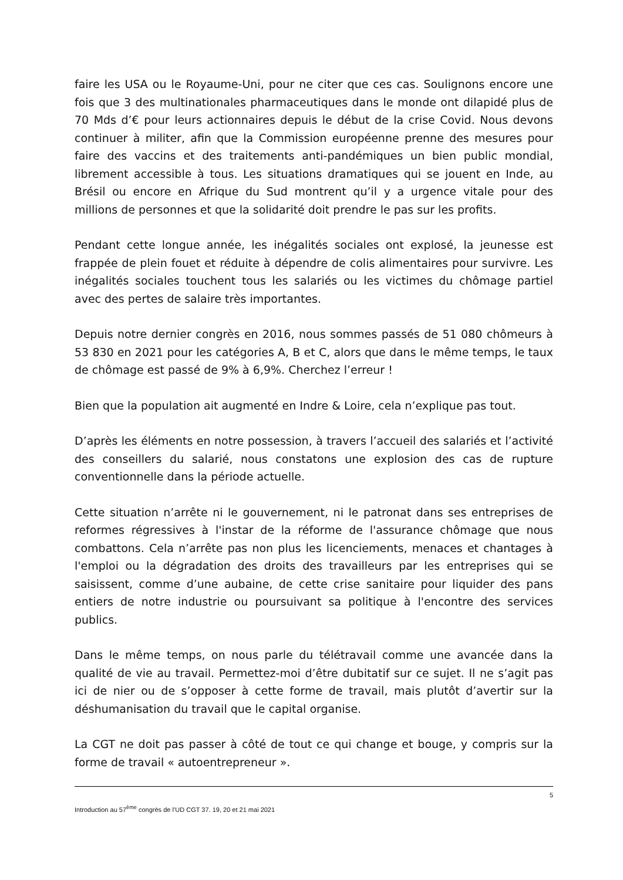faire les USA ou le Royaume-Uni, pour ne citer que ces cas. Soulignons encore une fois que 3 des multinationales pharmaceutiques dans le monde ont dilapidé plus de 70 Mds d’€ pour leurs actionnaires depuis le début de la crise Covid. Nous devons continuer à militer, afin que la Commission européenne prenne des mesures pour faire des vaccins et des traitements anti-pandémiques un bien public mondial, librement accessible à tous. Les situations dramatiques qui se jouent en Inde, au Brésil ou encore en Afrique du Sud montrent qu’il y a urgence vitale pour des millions de personnes et que la solidarité doit prendre le pas sur les profits.
Pendant cette longue année, les inégalités sociales ont explosé, la jeunesse est frappée de plein fouet et réduite à dépendre de colis alimentaires pour survivre. Les inégalités sociales touchent tous les salariés ou les victimes du chômage partiel avec des pertes de salaire très importantes.
Depuis notre dernier congrès en 2016, nous sommes passés de 51 080 chômeurs à 53 830 en 2021 pour les catégories A, B et C, alors que dans le même temps, le taux de chômage est passé de 9% à 6,9%. Cherchez l’erreur !
Bien que la population ait augmenté en Indre & Loire, cela n’explique pas tout.
D’après les éléments en notre possession, à travers l’accueil des salariés et l’activité des conseillers du salarié, nous constatons une explosion des cas de rupture conventionnelle dans la période actuelle.
Cette situation n’arrête ni le gouvernement, ni le patronat dans ses entreprises de reformes régressives à l'instar de la réforme de l'assurance chômage que nous combattons. Cela n’arrête pas non plus les licenciements, menaces et chantages à l'emploi ou la dégradation des droits des travailleurs par les entreprises qui se saisissent, comme d’une aubaine, de cette crise sanitaire pour liquider des pans entiers de notre industrie ou poursuivant sa politique à l'encontre des services publics.
Dans le même temps, on nous parle du télétravail comme une avancée dans la qualité de vie au travail. Permettez-moi d’être dubitatif sur ce sujet. Il ne s’agit pas ici de nier ou de s’opposer à cette forme de travail, mais plutôt d’avertir sur la déshumanisation du travail que le capital organise.
La CGT ne doit pas passer à côté de tout ce qui change et bouge, y compris sur la forme de travail « autoentrepreneur ».
5
Introduction au 57<sup>ème</sup> congrès de l’UD CGT 37. 19, 20 et 21 mai 2021